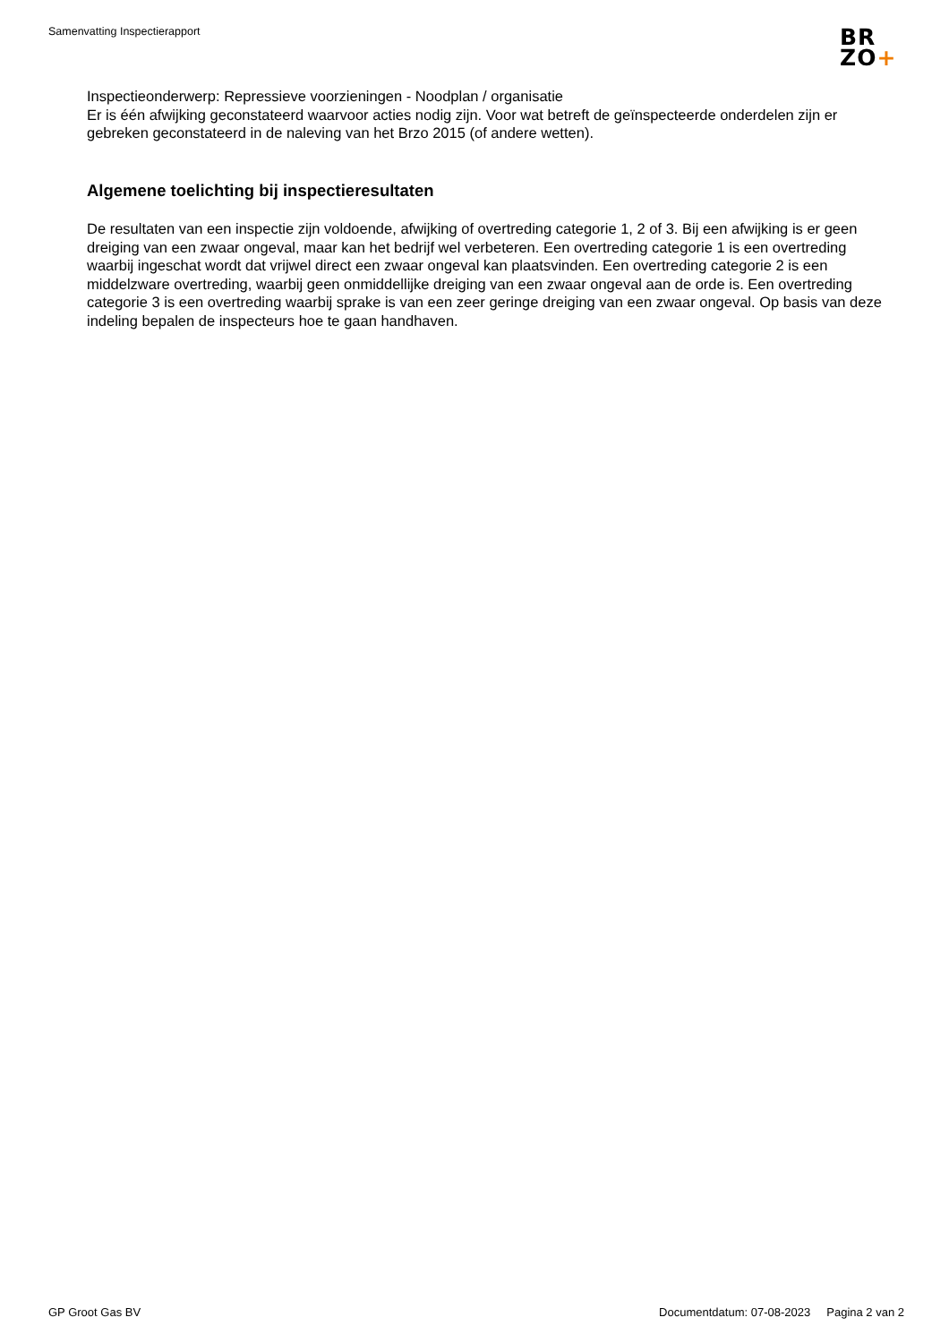Samenvatting Inspectierapport
BR
ZO+
Inspectieonderwerp: Repressieve voorzieningen - Noodplan / organisatie
Er is één afwijking geconstateerd waarvoor acties nodig zijn. Voor wat betreft de geïnspecteerde onderdelen zijn er gebreken geconstateerd in de naleving van het Brzo 2015 (of andere wetten).
Algemene toelichting bij inspectieresultaten
De resultaten van een inspectie zijn voldoende, afwijking of overtreding categorie 1, 2 of 3. Bij een afwijking is er geen dreiging van een zwaar ongeval, maar kan het bedrijf wel verbeteren. Een overtreding categorie 1 is een overtreding waarbij ingeschat wordt dat vrijwel direct een zwaar ongeval kan plaatsvinden. Een overtreding categorie 2 is een middelzware overtreding, waarbij geen onmiddellijke dreiging van een zwaar ongeval aan de orde is. Een overtreding categorie 3 is een overtreding waarbij sprake is van een zeer geringe dreiging van een zwaar ongeval. Op basis van deze indeling bepalen de inspecteurs hoe te gaan handhaven.
GP Groot Gas BV Documentdatum: 07-08-2023 Pagina 2 van 2